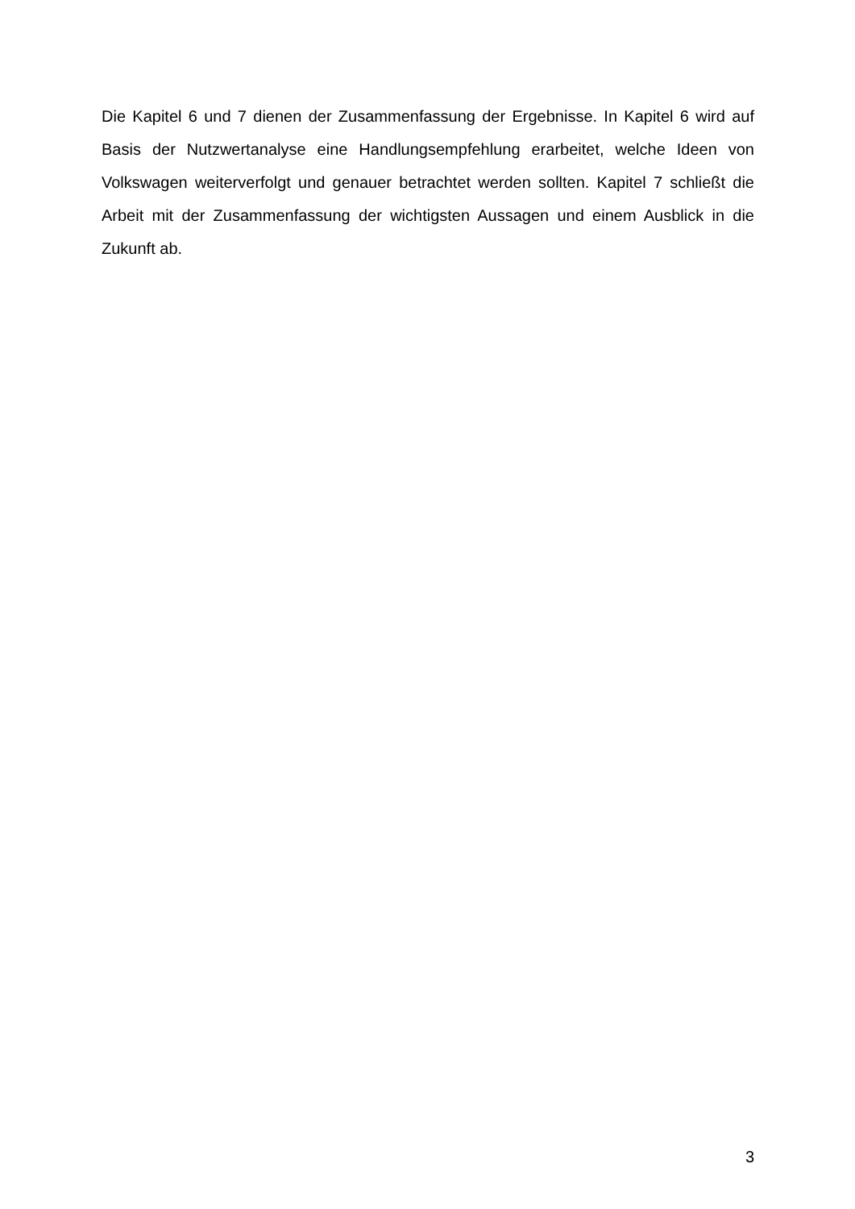Die Kapitel 6 und 7 dienen der Zusammenfassung der Ergebnisse. In Kapitel 6 wird auf Basis der Nutzwertanalyse eine Handlungsempfehlung erarbeitet, welche Ideen von Volkswagen weiterverfolgt und genauer betrachtet werden sollten. Kapitel 7 schließt die Arbeit mit der Zusammenfassung der wichtigsten Aussagen und einem Ausblick in die Zukunft ab.
3